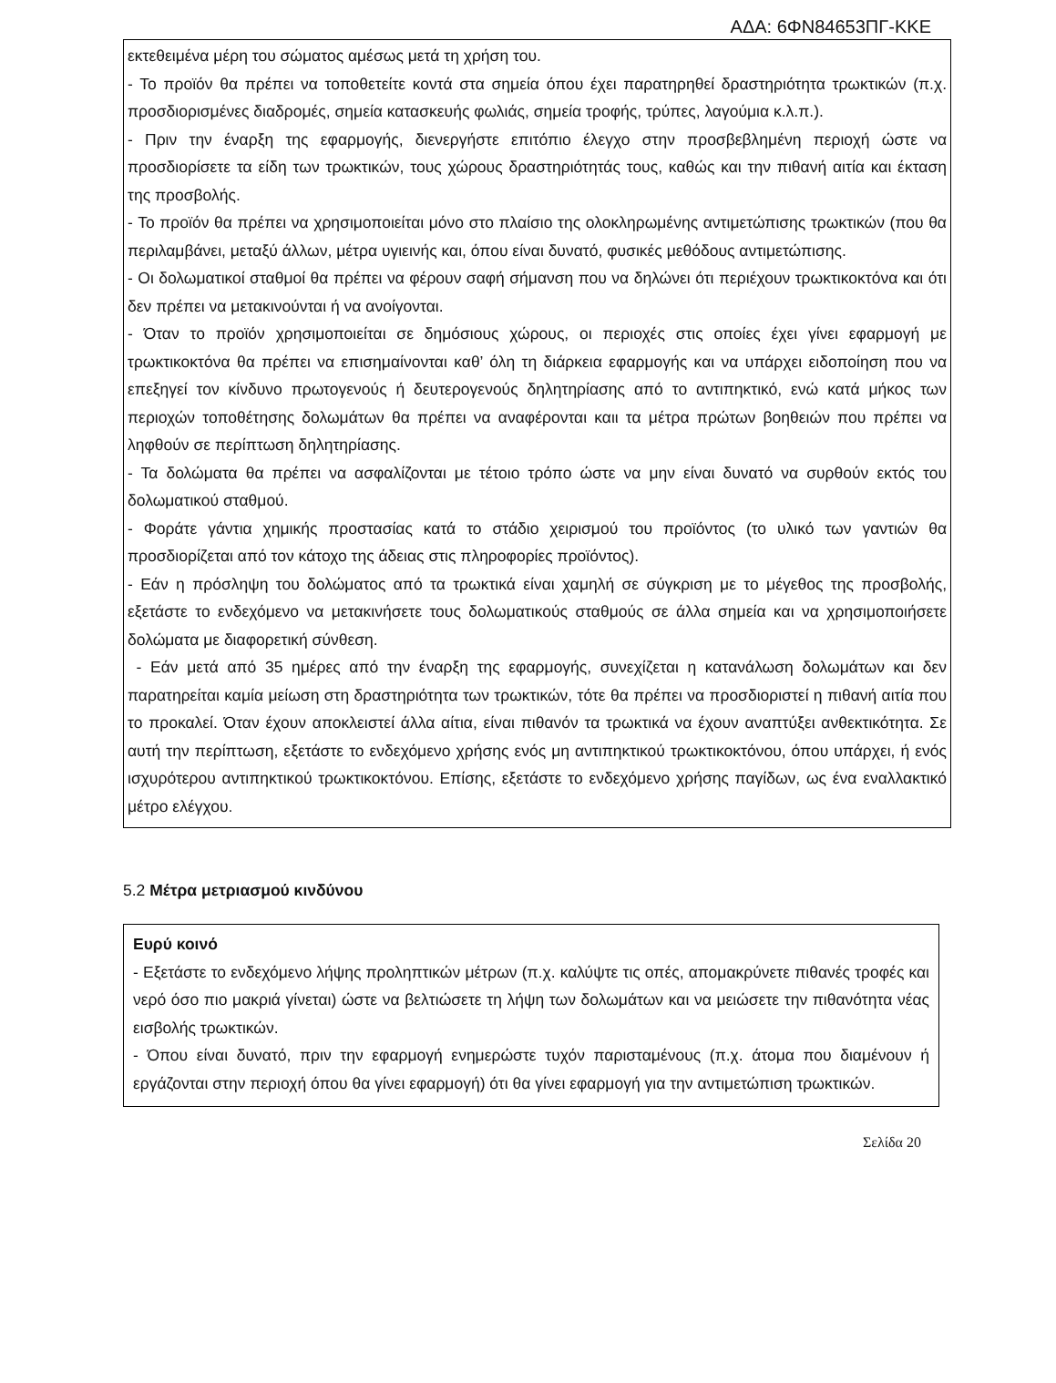ΑΔΑ: 6ΦΝ84653ΠΓ-ΚΚΕ
εκτεθειμένα μέρη του σώματος αμέσως μετά τη χρήση του.
- Το προϊόν θα πρέπει να τοποθετείτε κοντά στα σημεία όπου έχει παρατηρηθεί δραστηριότητα τρωκτικών (π.χ. προσδιορισμένες διαδρομές, σημεία κατασκευής φωλιάς, σημεία τροφής, τρύπες, λαγούμια κ.λ.π.).
- Πριν την έναρξη της εφαρμογής, διενεργήστε επιτόπιο έλεγχο στην προσβεβλημένη περιοχή ώστε να προσδιορίσετε τα είδη των τρωκτικών, τους χώρους δραστηριότητάς τους, καθώς και την πιθανή αιτία και έκταση της προσβολής.
- Το προϊόν θα πρέπει να χρησιμοποιείται μόνο στο πλαίσιο της ολοκληρωμένης αντιμετώπισης τρωκτικών (που θα περιλαμβάνει, μεταξύ άλλων, μέτρα υγιεινής και, όπου είναι δυνατό, φυσικές μεθόδους αντιμετώπισης.
- Οι δολωματικοί σταθμοί θα πρέπει να φέρουν σαφή σήμανση που να δηλώνει ότι περιέχουν τρωκτικοκτόνα και ότι δεν πρέπει να μετακινούνται ή να ανοίγονται.
- Όταν το προϊόν χρησιμοποιείται σε δημόσιους χώρους, οι περιοχές στις οποίες έχει γίνει εφαρμογή με τρωκτικοκτόνα θα πρέπει να επισημαίνονται καθ’ όλη τη διάρκεια εφαρμογής και να υπάρχει ειδοποίηση που να επεξηγεί τον κίνδυνο πρωτογενούς ή δευτερογενούς δηλητηρίασης από το αντιπηκτικό, ενώ κατά μήκος των περιοχών τοποθέτησης δολωμάτων θα πρέπει να αναφέρονται καιι τα μέτρα πρώτων βοηθειών που πρέπει να ληφθούν σε περίπτωση δηλητηρίασης.
- Τα δολώματα θα πρέπει να ασφαλίζονται με τέτοιο τρόπο ώστε να μην είναι δυνατό να συρθούν εκτός του δολωματικού σταθμού.
- Φοράτε γάντια χημικής προστασίας κατά το στάδιο χειρισμού του προϊόντος (το υλικό των γαντιών θα προσδιορίζεται από τον κάτοχο της άδειας στις πληροφορίες προϊόντος).
- Εάν η πρόσληψη του δολώματος από τα τρωκτικά είναι χαμηλή σε σύγκριση με το μέγεθος της προσβολής, εξετάστε το ενδεχόμενο να μετακινήσετε τους δολωματικούς σταθμούς σε άλλα σημεία και να χρησιμοποιήσετε δολώματα με διαφορετική σύνθεση.
- Εάν μετά από 35 ημέρες από την έναρξη της εφαρμογής, συνεχίζεται η κατανάλωση δολωμάτων και δεν παρατηρείται καμία μείωση στη δραστηριότητα των τρωκτικών, τότε θα πρέπει να προσδιοριστεί η πιθανή αιτία που το προκαλεί. Όταν έχουν αποκλειστεί άλλα αίτια, είναι πιθανόν τα τρωκτικά να έχουν αναπτύξει ανθεκτικότητα. Σε αυτή την περίπτωση, εξετάστε το ενδεχόμενο χρήσης ενός μη αντιπηκτικού τρωκτικοκτόνου, όπου υπάρχει, ή ενός ισχυρότερου αντιπηκτικού τρωκτικοκτόνου. Επίσης, εξετάστε το ενδεχόμενο χρήσης παγίδων, ως ένα εναλλακτικό μέτρο ελέγχου.
5.2 Μέτρα μετριασμού κινδύνου
Ευρύ κοινό
- Εξετάστε το ενδεχόμενο λήψης προληπτικών μέτρων (π.χ. καλύψτε τις οπές, απομακρύνετε πιθανές τροφές και νερό όσο πιο μακριά γίνεται) ώστε να βελτιώσετε τη λήψη των δολωμάτων και να μειώσετε την πιθανότητα νέας εισβολής τρωκτικών.
- Όπου είναι δυνατό, πριν την εφαρμογή ενημερώστε τυχόν παρισταμένους (π.χ. άτομα που διαμένουν ή εργάζονται στην περιοχή όπου θα γίνει εφαρμογή) ότι θα γίνει εφαρμογή για την αντιμετώπιση τρωκτικών.
Σελίδα 20